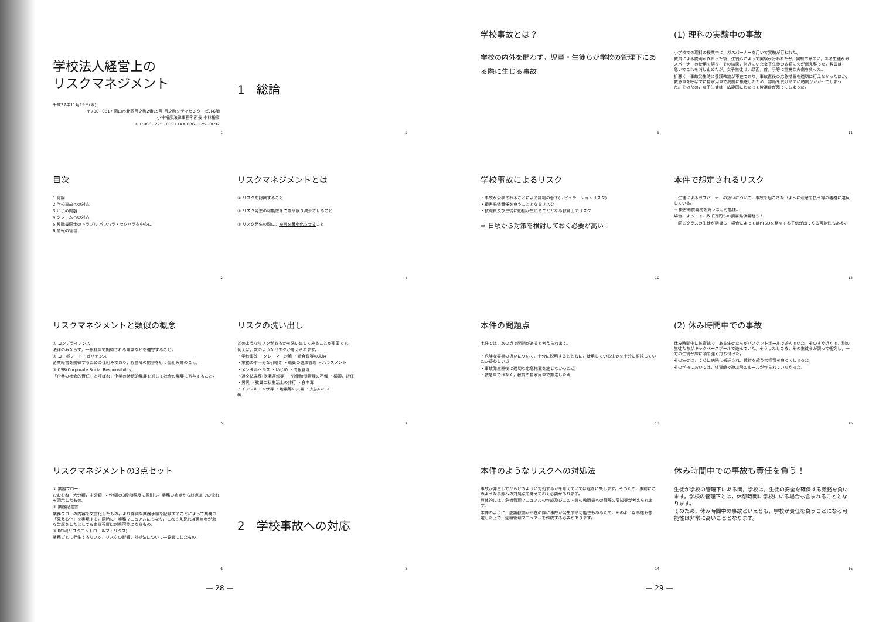学校法人経営上の
リスクマネジメント
平成27年11月19日(木)
〒700−0817 岡山市北区弓之町2番15号 弓之町シティセンタービル6階
小林裕彦法律事務所所長 小林裕彦
TEL:086−225−0091 FAX:086−225−0092
1
1　総論
3
目次
1 総論
2 学校事故への対応
3 いじめ問題
4 クレームへの対応
5 教職員同士のトラブル パワハラ・セクハラを中心に
6 情報の管理
2
リスクマネジメントとは
① リスクを認識すること
② リスク発生の可能性をできる限り減少させること
③ リスク発生の際に，被害を最小化させること
4
リスクマネジメントと類似の概念
① コンプライアンス
法律のみならず，一般社会で期待される常識などを遵守すること。
② コーポレート・ガバナンス
企業経営を規律するための仕組みであり，経営陣の監督を行う仕組み等のこと。
③ CSR(Corporate Social Responsibility)
「企業の社会的責任」と呼ばれ，企業の持続的発展を通じて社会の発展に寄与すること。
5
リスクの洗い出し
どのようなリスクがあるかを洗い出してみることが重要です。
例えば，次のようなリスクが考えられます。
・学校事故 ・クレーマー対策 ・給食費等の未納
・業務の不十分な引継ぎ ・職員の健康管理 ・ハラスメント
・メンタルヘルス ・いじめ ・情報管理
・道交法違反(飲酒運転等) ・労働時間管理の不備 ・横領，背任
・労災 ・教員の私生活上の非行 ・食中毒
・インフルエンザ等 ・地震等の災害 ・支払いミス
等
7
リスクマネジメントの3点セット
① 業務フロー
おおむね，大分類，中分類，小分類の3段階程度に区別し，業務の始点から終点までの流れを図示したもの。
② 業務記述書
業務フローの内容を文書化したもの。より詳細な業務手順を記載することによって業務の「見える化」を実現する。同時に，業務マニュアルにもなり，これさえ見れば担当者が急な欠席をしたとしてもある程度は対処可能になるもの。
③ RCM(リスクコントロールマトリクス)
業務ごとに発生するリスク，リスクの影響，対処法について一覧表にしたもの。
6
2　学校事故への対応
8
— 28 —
学校事故とは？
学校の内外を問わず，児童・生徒らが学校の管理下にある際に生じる事故
9
(1) 理科の実験中の事故
小学校での理科の授業中に，ガスバーナーを用いて実験が行われた。
教員による説明が終わった後，生徒らによって実験が行われたが，実験の最中に，ある生徒がガスバーナーの使用を誤り，その結果，付近にいた女子生徒の衣類に火が燃え移った。教員は，急いでこれを消し止めたが，女子生徒は，顔面，首，手等に重篤な火傷を負った。
折悪く，事故発生時に養護教諭が不在であり，事故直後の応急措置を適切に行えなかったほか，救急車を呼ばずに自家用車で病院に搬送したため，診断を受けるのに時間がかかってしまった。そのため，女子生徒は，広範囲にわたって後遺症が残ってしまった。
11
学校事故によるリスク
・事故が公表されることによる評判の低下(レピュテーションリスク)
・損害賠償責任を負うこととなるリスク
・教職員及び生徒に動揺が生じることとなる教育上のリスク
⇨ 日頃から対策を検討しておく必要が高い！
10
本件で想定されるリスク
・生徒によるガスバーナーの扱いについて，事故を起こさないように注意を払う等の義務に違反している。
⇨ 損害賠償義務を負うこと可能性。
場合によっては，数千万円もの損害賠償義務も！
・同じクラスの生徒が動揺し，場合によってはPTSDを発症する子供が出てくる可能性もある。
12
本件の問題点
本件では，次の点で問題があると考えられます。
・危険な器具の扱いについて，十分に説明するとともに，使用している生徒を十分に監視していたか疑わしい点
・事故発生直後に適切な応急措置を施せなかった点
・救急車ではなく，教員の自家用車で搬送した点
13
(2) 休み時間中での事故
休み時間中に体育館で，ある生徒たちがバスケットボールで遊んでいた。そのすぐ近くで，別の生徒たちがキックベースボールで遊んでいた。そうしたところ，その生徒らが誤って衝突し，一方の生徒が床に頭を強く打ち付けた。
その生徒は，すぐに病院に搬送され，数針を縫う大怪我を負ってしまった。
その学校においては，体育館で遊ぶ際のルールが作られていなかった。
15
本件のようなリスクへの対処法
事故が発生してからどのように対処するかを考えていては遅きに失します。そのため，事前にこのような事態への対処法を考えておく必要があります。
具体的には，危機管理マニュアルの作成及びこの内容の教職員への理解の周知等が考えられます。
本件のように，養護教諭が不在の際に事故が発生する可能性もあるため，そのような事態も想定した上で，危機管理マニュアルを作成する必要があります。
14
休み時間中での事故も責任を負う！
生徒が学校の管理下にある間，学校は，生徒の安全を確保する義務を負います。学校の管理下とは，休憩時間に学校にいる場合も含まれることとなります。
そのため，休み時間中の事故といえども，学校が責任を負うことになる可能性は非常に高いこととなります。
16
— 29 —